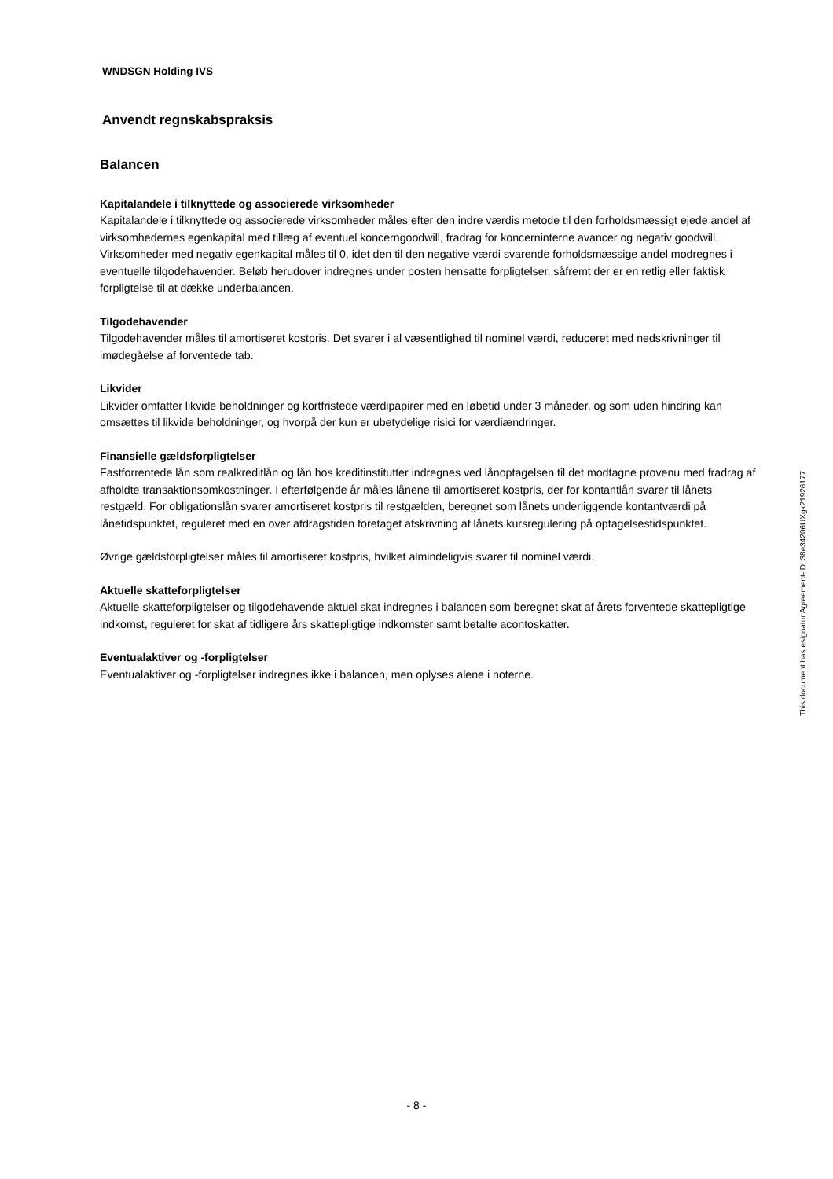WNDSGN Holding IVS
Anvendt regnskabspraksis
Balancen
Kapitalandele i tilknyttede og associerede virksomheder
Kapitalandele i tilknyttede og associerede virksomheder måles efter den indre værdis metode til den forholdsmæssigt ejede andel af virksomhedernes egenkapital med tillæg af eventuel koncerngoodwill, fradrag for koncerninterne avancer og negativ goodwill. Virksomheder med negativ egenkapital måles til 0, idet den til den negative værdi svarende forholdsmæssige andel modregnes i eventuelle tilgodehavender. Beløb herudover indregnes under posten hensatte forpligtelser, såfremt der er en retlig eller faktisk forpligtelse til at dække underbalancen.
Tilgodehavender
Tilgodehavender måles til amortiseret kostpris. Det svarer i al væsentlighed til nominel værdi, reduceret med nedskrivninger til imødegåelse af forventede tab.
Likvider
Likvider omfatter likvide beholdninger og kortfristede værdipapirer med en løbetid under 3 måneder, og som uden hindring kan omsættes til likvide beholdninger, og hvorpå der kun er ubetydelige risici for værdiændringer.
Finansielle gældsforpligtelser
Fastforrentede lån som realkreditlån og lån hos kreditinstitutter indregnes ved lånoptagelsen til det modtagne provenu med fradrag af afholdte transaktionsomkostninger. I efterfølgende år måles lånene til amortiseret kostpris, der for kontantlån svarer til lånets restgæld. For obligationslån svarer amortiseret kostpris til restgælden, beregnet som lånets underliggende kontantværdi på lånetidspunktet, reguleret med en over afdragstiden foretaget afskrivning af lånets kursregulering på optagelsestidspunktet.
Øvrige gældsforpligtelser måles til amortiseret kostpris, hvilket almindeligvis svarer til nominel værdi.
Aktuelle skatteforpligtelser
Aktuelle skatteforpligtelser og tilgodehavende aktuel skat indregnes i balancen som beregnet skat af årets forventede skattepligtige indkomst, reguleret for skat af tidligere års skattepligtige indkomster samt betalte acontoskatter.
Eventualaktiver og -forpligtelser
Eventualaktiver og -forpligtelser indregnes ikke i balancen, men oplyses alene i noterne.
This document has esignatur Agreement-ID: 38e34206UXgk21926177
- 8 -